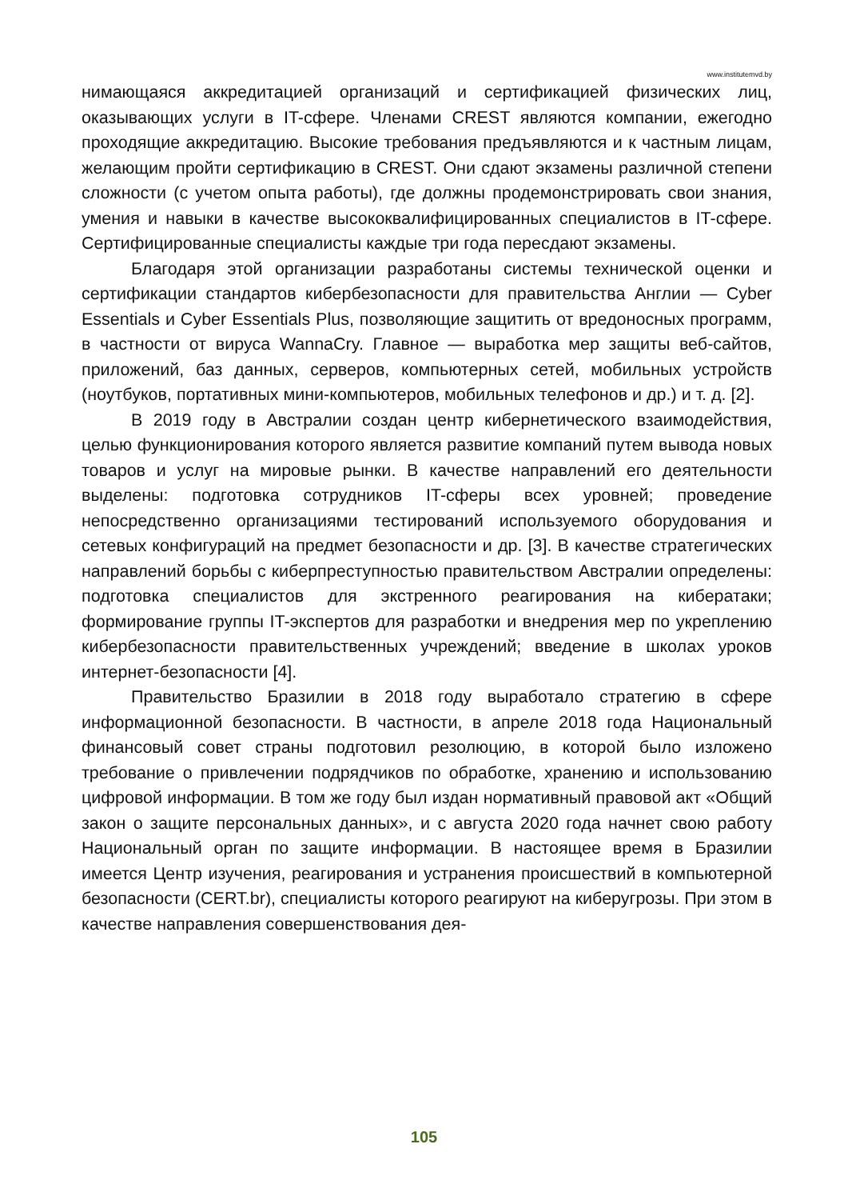www.institutemvd.by
нимающаяся аккредитацией организаций и сертификацией физических лиц, оказывающих услуги в IT-сфере. Членами CREST являются компании, ежегодно проходящие аккредитацию. Высокие требования предъявляются и к частным лицам, желающим пройти сертификацию в CREST. Они сдают экзамены различной степени сложности (с учетом опыта работы), где должны продемонстрировать свои знания, умения и навыки в качестве высококвалифицированных специалистов в IT-сфере. Сертифицированные специалисты каждые три года пересдают экзамены.
Благодаря этой организации разработаны системы технической оценки и сертификации стандартов кибербезопасности для правительства Англии — Cyber Essentials и Cyber Essentials Plus, позволяющие защитить от вредоносных программ, в частности от вируса WannaCry. Главное — выработка мер защиты веб-сайтов, приложений, баз данных, серверов, компьютерных сетей, мобильных устройств (ноутбуков, портативных мини-компьютеров, мобильных телефонов и др.) и т. д. [2].
В 2019 году в Австралии создан центр кибернетического взаимодействия, целью функционирования которого является развитие компаний путем вывода новых товаров и услуг на мировые рынки. В качестве направлений его деятельности выделены: подготовка сотрудников IT-сферы всех уровней; проведение непосредственно организациями тестирований используемого оборудования и сетевых конфигураций на предмет безопасности и др. [3]. В качестве стратегических направлений борьбы с киберпреступностью правительством Австралии определены: подготовка специалистов для экстренного реагирования на кибератаки; формирование группы IT-экспертов для разработки и внедрения мер по укреплению кибербезопасности правительственных учреждений; введение в школах уроков интернет-безопасности [4].
Правительство Бразилии в 2018 году выработало стратегию в сфере информационной безопасности. В частности, в апреле 2018 года Национальный финансовый совет страны подготовил резолюцию, в которой было изложено требование о привлечении подрядчиков по обработке, хранению и использованию цифровой информации. В том же году был издан нормативный правовой акт «Общий закон о защите персональных данных», и с августа 2020 года начнет свою работу Национальный орган по защите информации. В настоящее время в Бразилии имеется Центр изучения, реагирования и устранения происшествий в компьютерной безопасности (CERT.br), специалисты которого реагируют на киберугрозы. При этом в качестве направления совершенствования дея-
105